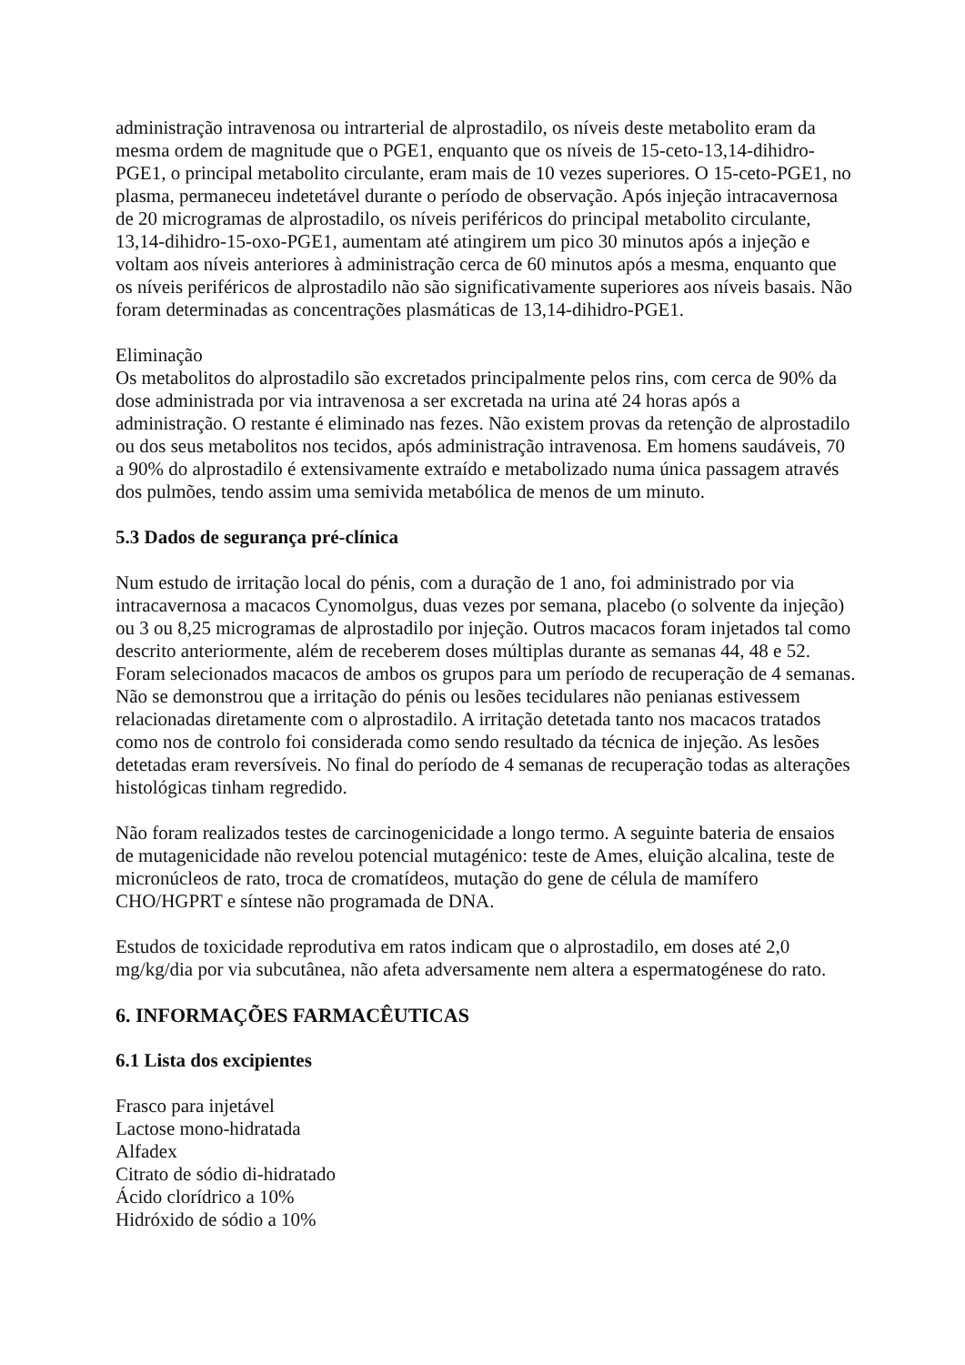administração intravenosa ou intrarterial de alprostadilo, os níveis deste metabolito eram da mesma ordem de magnitude que o PGE1, enquanto que os níveis de 15-ceto-13,14-dihidro-PGE1, o principal metabolito circulante, eram mais de 10 vezes superiores. O 15-ceto-PGE1, no plasma, permaneceu indetetável durante o período de observação. Após injeção intracavernosa de 20 microgramas de alprostadilo, os níveis periféricos do principal metabolito circulante, 13,14-dihidro-15-oxo-PGE1, aumentam até atingirem um pico 30 minutos após a injeção e voltam aos níveis anteriores à administração cerca de 60 minutos após a mesma, enquanto que os níveis periféricos de alprostadilo não são significativamente superiores aos níveis basais. Não foram determinadas as concentrações plasmáticas de 13,14-dihidro-PGE1.
Eliminação
Os metabolitos do alprostadilo são excretados principalmente pelos rins, com cerca de 90% da dose administrada por via intravenosa a ser excretada na urina até 24 horas após a administração. O restante é eliminado nas fezes. Não existem provas da retenção de alprostadilo ou dos seus metabolitos nos tecidos, após administração intravenosa. Em homens saudáveis, 70 a 90% do alprostadilo é extensivamente extraído e metabolizado numa única passagem através dos pulmões, tendo assim uma semivida metabólica de menos de um minuto.
5.3 Dados de segurança pré-clínica
Num estudo de irritação local do pénis, com a duração de 1 ano, foi administrado por via intracavernosa a macacos Cynomolgus, duas vezes por semana, placebo (o solvente da injeção) ou 3 ou 8,25 microgramas de alprostadilo por injeção. Outros macacos foram injetados tal como descrito anteriormente, além de receberem doses múltiplas durante as semanas 44, 48 e 52. Foram selecionados macacos de ambos os grupos para um período de recuperação de 4 semanas. Não se demonstrou que a irritação do pénis ou lesões tecidulares não penianas estivessem relacionadas diretamente com o alprostadilo. A irritação detetada tanto nos macacos tratados como nos de controlo foi considerada como sendo resultado da técnica de injeção. As lesões detetadas eram reversíveis. No final do período de 4 semanas de recuperação todas as alterações histológicas tinham regredido.
Não foram realizados testes de carcinogenicidade a longo termo. A seguinte bateria de ensaios de mutagenicidade não revelou potencial mutagénico: teste de Ames, eluição alcalina, teste de micronúcleos de rato, troca de cromatídeos, mutação do gene de célula de mamífero CHO/HGPRT e síntese não programada de DNA.
Estudos de toxicidade reprodutiva em ratos indicam que o alprostadilo, em doses até 2,0 mg/kg/dia por via subcutânea, não afeta adversamente nem altera a espermatogénese do rato.
6. INFORMAÇÕES FARMACÊUTICAS
6.1 Lista dos excipientes
Frasco para injetável
Lactose mono-hidratada
Alfadex
Citrato de sódio di-hidratado
Ácido clorídrico a 10%
Hidróxido de sódio a 10%